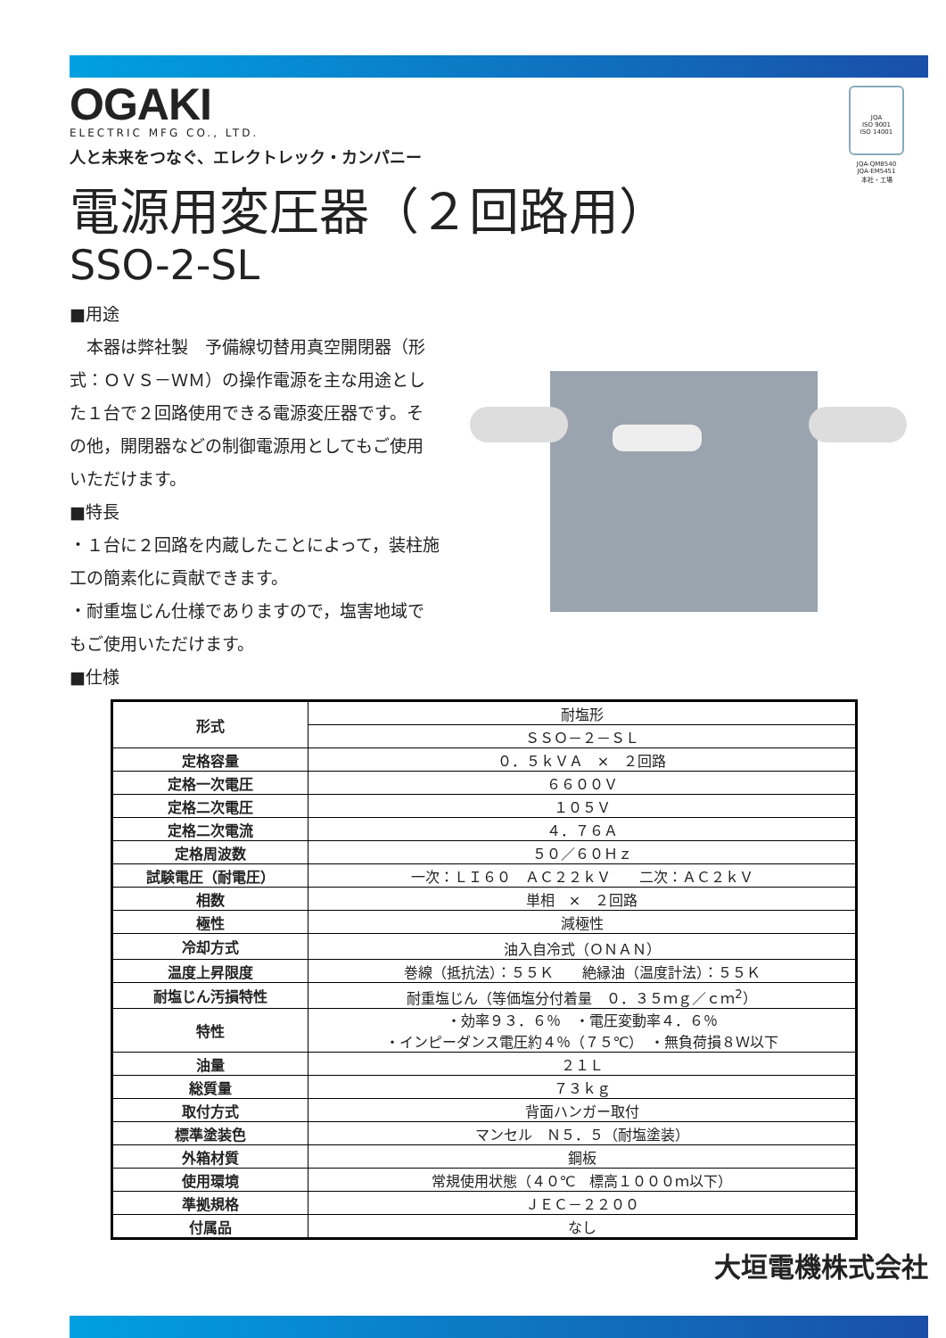JQA
ISO 9001
ISO 14001
JQA-QM8540
JQA-EM5451
本社・工場
OGAKI
ELECTRIC MFG CO., LTD.
人と未来をつなぐ、エレクトレック・カンパニー
電源用変圧器（２回路用）
SSO-2-SL
■用途
　本器は弊社製　予備線切替用真空開閉器（形式：ＯＶＳ－ＷＭ）の操作電源を主な用途とした１台で２回路使用できる電源変圧器です。その他，開閉器などの制御電源用としてもご使用いただけます。
■特長
・１台に２回路を内蔵したことによって，装柱施工の簡素化に貢献できます。
・耐重塩じん仕様でありますので，塩害地域でもご使用いただけます。
■仕様
| 形式 | 耐塩形 |
| | ＳＳＯ－２－ＳＬ |
| 定格容量 | ０．５ｋＶＡ × ２回路 |
| 定格一次電圧 | ６６００Ｖ |
| 定格二次電圧 | １０５Ｖ |
| 定格二次電流 | ４．７６Ａ |
| 定格周波数 | ５０／６０Ｈｚ |
| 試験電圧（耐電圧） | 一次：ＬＩ６０ ＡＣ２２ｋＶ 二次：ＡＣ２ｋＶ |
| 相数 | 単相 × ２回路 |
| 極性 | 減極性 |
| 冷却方式 | 油入自冷式（ＯＮＡＮ） |
| 温度上昇限度 | 巻線（抵抗法）：５５Ｋ 絶縁油（温度計法）：５５Ｋ |
| 耐塩じん汚損特性 | 耐重塩じん（等価塩分付着量 ０．３５ｍｇ／ｃｍ<sup>2</sup>） |
| 特性 | ・効率９３．６％ ・電圧変動率４．６％ ・インピーダンス電圧約４％（７５℃） ・無負荷損８Ｗ以下 |
| 油量 | ２１Ｌ |
| 総質量 | ７３ｋｇ |
| 取付方式 | 背面ハンガー取付 |
| 標準塗装色 | マンセル Ｎ５．５（耐塩塗装） |
| 外箱材質 | 鋼板 |
| 使用環境 | 常規使用状態（４０℃ 標高１０００ｍ以下） |
| 準拠規格 | ＪＥＣ－２２００ |
| 付属品 | なし |
大垣電機株式会社